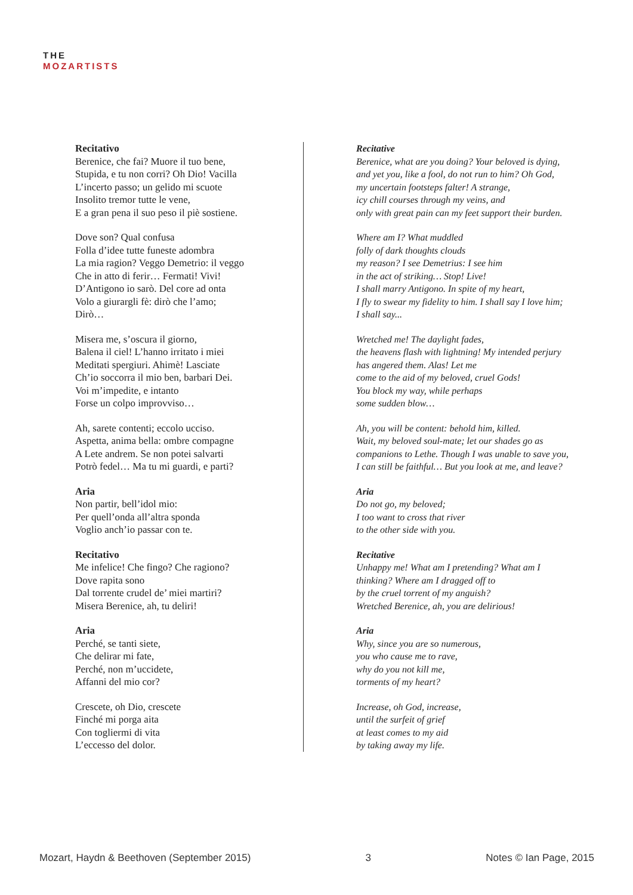THE
MOZARTISTS
Recitativo
Berenice, che fai? Muore il tuo bene,
Stupida, e tu non corri? Oh Dio! Vacilla
L’incerto passo; un gelido mi scuote
Insolito tremor tutte le vene,
E a gran pena il suo peso il piè sostiene.
Dove son? Qual confusa
Folla d’idee tutte funeste adombra
La mia ragion? Veggo Demetrio: il veggo
Che in atto di ferir… Fermati! Vivi!
D’Antigono io sarò. Del core ad onta
Volo a giurargli fè: dirò che l’amo;
Dirò…
Misera me, s’oscura il giorno,
Balena il ciel! L’hanno irritato i miei
Meditati spergiuri. Ahimè! Lasciate
Ch’io soccorra il mio ben, barbari Dei.
Voi m’impedite, e intanto
Forse un colpo improvviso…
Ah, sarete contenti; eccolo ucciso.
Aspetta, anima bella: ombre compagne
A Lete andrem. Se non potei salvarti
Potrò fedel… Ma tu mi guardi, e parti?
Aria
Non partir, bell’idol mio:
Per quell’onda all’altra sponda
Voglio anch’io passar con te.
Recitativo
Me infelice! Che fingo? Che ragiono?
Dove rapita sono
Dal torrente crudel de’ miei martiri?
Misera Berenice, ah, tu deliri!
Aria
Perché, se tanti siete,
Che delirar mi fate,
Perché, non m’uccidete,
Affanni del mio cor?
Crescete, oh Dio, crescete
Finché mi porga aita
Con togliermi di vita
L’eccesso del dolor.
Recitative
Berenice, what are you doing? Your beloved is dying,
and yet you, like a fool, do not run to him? Oh God,
my uncertain footsteps falter! A strange,
icy chill courses through my veins, and
only with great pain can my feet support their burden.
Where am I? What muddled
folly of dark thoughts clouds
my reason? I see Demetrius: I see him
in the act of striking… Stop! Live!
I shall marry Antigono. In spite of my heart,
I fly to swear my fidelity to him. I shall say I love him;
I shall say...
Wretched me! The daylight fades,
the heavens flash with lightning! My intended perjury
has angered them. Alas! Let me
come to the aid of my beloved, cruel Gods!
You block my way, while perhaps
some sudden blow…
Ah, you will be content: behold him, killed.
Wait, my beloved soul-mate; let our shades go as
companions to Lethe. Though I was unable to save you,
I can still be faithful… But you look at me, and leave?
Aria
Do not go, my beloved;
I too want to cross that river
to the other side with you.
Recitative
Unhappy me! What am I pretending? What am I
thinking? Where am I dragged off to
by the cruel torrent of my anguish?
Wretched Berenice, ah, you are delirious!
Aria
Why, since you are so numerous,
you who cause me to rave,
why do you not kill me,
torments of my heart?
Increase, oh God, increase,
until the surfeit of grief
at least comes to my aid
by taking away my life.
Mozart, Haydn & Beethoven (September 2015) 3 Notes © Ian Page, 2015